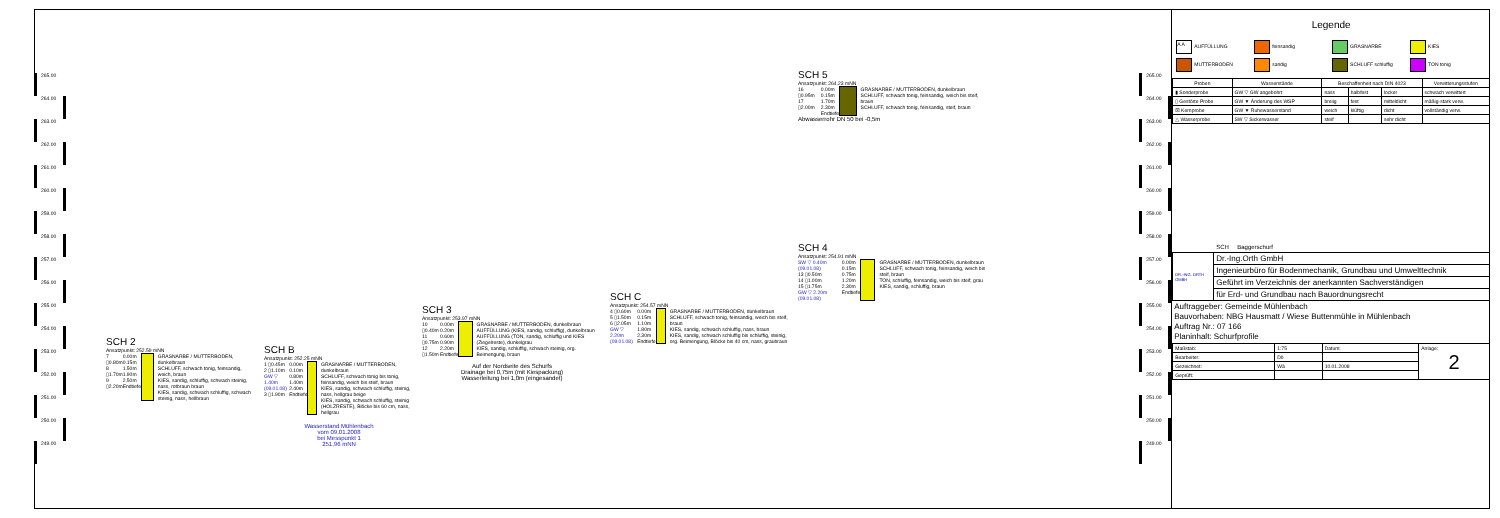265.00
264.00
263.00
262.00
261.00
260.00
259.00
258.00
257.00
256.00
255.00
254.00
253.00
252.00
251.00
250.00
249.00
SCH 2
Ansatzpunkt: 252.59 mNN
7 ▯0.80m
8 ▯1.70m
9 ▯2.20m
0.00m
0.15m
1.50m
1.90m
2.50m
Endtiefe
GRASNARBE / MUTTERBODEN, dunkelbraun
SCHLUFF, schwach tonig, feinsandig, weich, braun
KIES, sandig, schluffig, schwach steinig, nass, rotbraun braun
KIES, sandig, schwach schluffig, schwach steinig, nass, hellbraun
SCH B
Ansatzpunkt: 252.25 mNN
1 ▯0.45m
2 ▯1.10m
GW ▽ 1.40m (09.01.08)
3 ▯1.90m
0.00m
0.10m
0.80m
1.40m
2.40m
Endtiefe
GRASNARBE / MUTTERBODEN, dunkelbraun
SCHLUFF, schwach tonig bis tonig, feinsandig, weich bis steif, braun
KIES, sandig, schwach schluffig, steinig, nass, hellgrau beige
KIES, sandig, schwach schluffig, steinig (HOLZRESTE), Blöcke bis 60 cm, nass, hellgrau
Wasserstand Mühlenbach
vom 09.01.2008
bei Messpunkt 1
251,96 mNN
SCH 3
Ansatzpunkt: 253.97 mNN
10 ▯0.40m
11 ▯0.75m
12 ▯1.50m
0.00m
0.20m
0.60m
0.90m
2.20m
Endtiefe
GRASNARBE / MUTTERBODEN, dunkelbraun
AUFFÜLLUNG (KIES, sandig, schluffig), dunkelbraun
AUFFÜLLUNG (TON, sandig, schluffig und KIES (Ziegelreste), dunkelgrau
KIES, sandig, schluffig, schwach steinig, org. Beimengung, braun
Auf der Nordseite des Schurfs
Drainage bei 0,75m (mit Kiespackung)
Wasserleitung bei 1,0m (eingesandet)
SCH C
Ansatzpunkt: 254.57 mNN
4 ▯0.60m
5 ▯1.50m
6 ▯2.05m
GW ▽ 2.20m (09.01.08)
0.00m
0.15m
1.10m
1.80m
2.30m
Endtiefe
GRASNARBE / MUTTERBODEN, dunkelbraun
SCHLUFF, schwach tonig, feinsandig, weich bis steif, braun
KIES, sandig, schwach schluffig, nass, braun
KIES, sandig, schwach schluffig bis schluffig, steinig, org. Beimengung, Blöcke bis 40 cm, nass, graubraun
SCH 5
Ansatzpunkt: 264.23 mNN
16 ▯0.95m
17 ▯2.00m
0.00m
0.15m
1.70m
2.30m
Endtiefe
GRASNARBE / MUTTERBODEN, dunkelbraun
SCHLUFF, schwach tonig, feinsandig, weich bis steif, braun
SCHLUFF, schwach tonig, feinsandig, steif, braun
Abwasserrohr DN 50 bei -0,5m
SCH 4
Ansatzpunkt: 254.91 mNN
SW ▽ 0.40m (09.01.08)
13 ▯0.50m
14 ▯1.00m
15 ▯1.75m
GW ▽ 2.20m (09.01.08)
0.00m
0.15m
0.75m
1.20m
2.30m
Endtiefe
GRASNARBE / MUTTERBODEN, dunkelbraun
SCHLUFF, schwach tonig, feinsandig, weich bis steif, braun
TON, schluffig, feinsandig, weich bis steif, grau
KIES, sandig, schluffig, braun
265.00
264.00
263.00
262.00
261.00
260.00
259.00
258.00
257.00
256.00
255.00
254.00
253.00
252.00
251.00
250.00
249.00
Legende
A A AUFFÜLLUNG
feinsandig
GRASNARBE
KIES
MUTTERBODEN
sandig
SCHLUFF schluffig
TON tonig
| Proben | Wasserstände | Beschaffenheit nach DIN 4023 | | | Verwitterungsstufen |
| --- | --- | --- | --- | --- | --- |
| ▮ Sonderprobe | GW ▽ GW angebohrt | nass | halbfest | locker | schwach verwittert |
| ▯ Gestörte Probe | GW ▼ Änderung des WSP | breiig | fest | mitteldicht | mäßig-stark verw. |
| ☒ Kernprobe | GW ▼ Ruhewasserstand | weich | klüftig | dicht | vollständig verw. |
| △ Wasserprobe | SW ▽ Sickerwasser | steif | | sehr dicht | |
SCH Baggerschurf
| DR.-ING. ORTH GMBH | Dr.-Ing.Orth GmbH |
| | Ingenieurbüro für Bodenmechanik, Grundbau und Umwelttechnik |
| | Geführt im Verzeichnis der anerkannten Sachverständigen |
| | für Erd- und Grundbau nach Bauordnungsrecht |
Auftraggeber: Gemeinde Mühlenbach
Bauvorhaben: NBG Hausmatt / Wiese Buttenmühle in Mühlenbach
Auftrag Nr.: 07 166
Planinhalt: Schurfprofile
| Maßstab: | 1:75 | Datum: | Anlage: 2 |
| Bearbeiter: | Dö | | |
| Gezeichnet: | Wä | 10.01.2008 | |
| Geprüft: | | | |